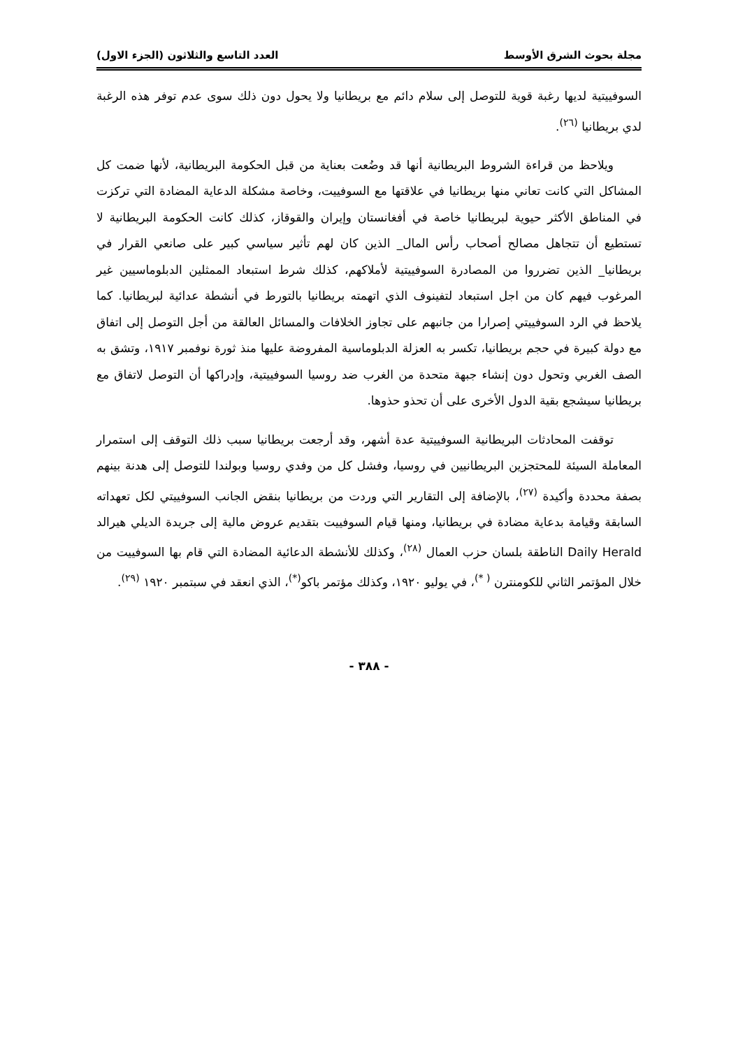مجلة بحوث الشرق الأوسط العدد التاسع والثلاثون (الجزء الاول)
السوفييتية لديها رغبة قوية للتوصل إلى سلام دائم مع بريطانيا ولا يحول دون ذلك سوى عدم توفر هذه الرغبة لدي بريطانيا <sup>(٢٦)</sup>.
ويلاحظ من قراءة الشروط البريطانية أنها قد وضُعت بعناية من قبل الحكومة البريطانية، لأنها ضمت كل المشاكل التي كانت تعاني منها بريطانيا في علاقتها مع السوفييت، وخاصة مشكلة الدعاية المضادة التي تركزت في المناطق الأكثر حيوية لبريطانيا خاصة في أفغانستان وإيران والقوقاز، كذلك كانت الحكومة البريطانية لا تستطيع أن تتجاهل مصالح أصحاب رأس المال_ الذين كان لهم تأثير سياسي كبير على صانعي القرار في بريطانيا_ الذين تضرروا من المصادرة السوفييتية لأملاكهم، كذلك شرط استبعاد الممثلين الدبلوماسيين غير المرغوب فيهم كان من اجل استبعاد لتفينوف الذي اتهمته بريطانيا بالتورط في أنشطة عدائية لبريطانيا. كما يلاحظ في الرد السوفييتي إصرارا من جانبهم على تجاوز الخلافات والمسائل العالقة من أجل التوصل إلى اتفاق مع دولة كبيرة في حجم بريطانيا، تكسر به العزلة الدبلوماسية المفروضة عليها منذ ثورة نوفمبر ١٩١٧، وتشق به الصف الغربي وتحول دون إنشاء جبهة متحدة من الغرب ضد روسيا السوفييتية، وإدراكها أن التوصل لاتفاق مع بريطانيا سيشجع بقية الدول الأخرى على أن تحذو حذوها.
توقفت المحادثات البريطانية السوفييتية عدة أشهر، وقد أرجعت بريطانيا سبب ذلك التوقف إلى استمرار المعاملة السيئة للمحتجزين البريطانيين في روسيا، وفشل كل من وفدي روسيا وبولندا للتوصل إلى هدنة بينهم بصفة محددة وأكيدة <sup>(٢٧)</sup>، بالإضافة إلى التقارير التي وردت من بريطانيا بنقض الجانب السوفييتي لكل تعهداته السابقة وقيامة بدعاية مضادة في بريطانيا، ومنها قيام السوفييت بتقديم عروض مالية إلى جريدة الديلي هيرالد Daily Herald الناطقة بلسان حزب العمال <sup>(٢٨)</sup>، وكذلك للأنشطة الدعائية المضادة التي قام بها السوفييت من خلال المؤتمر الثاني للكومنترن <sup>( *)</sup>، في يوليو ١٩٢٠، وكذلك مؤتمر باكو<sup>(*)</sup>، الذي انعقد في سبتمبر ١٩٢٠ <sup>(٢٩)</sup>.
- ٣٨٨ -